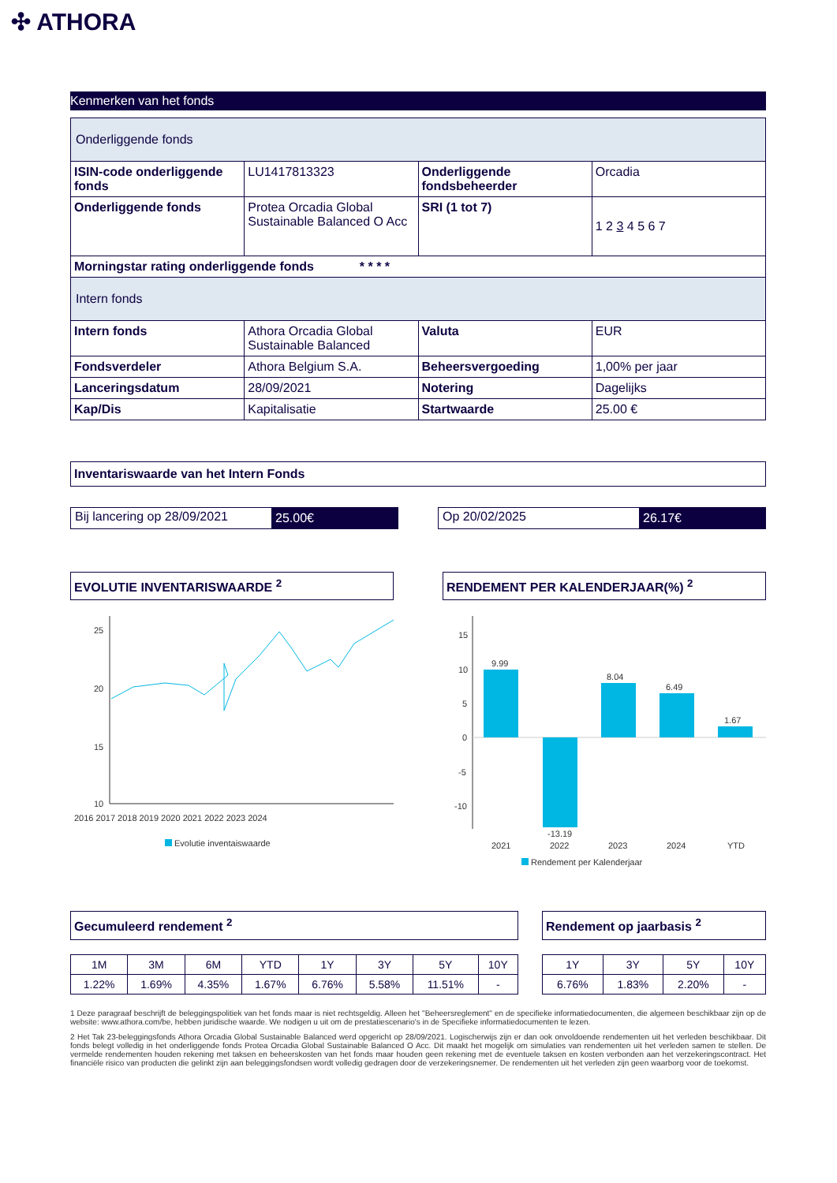✣ ATHORA
Kenmerken van het fonds
| Onderliggende fonds | | | |
| ISIN-code onderliggende fonds | LU1417813323 | Onderliggende fondsbeheerder | Orcadia |
| Onderliggende fonds | Protea Orcadia Global Sustainable Balanced O Acc | SRI (1 tot 7) | 1 2 3 4 5 6 7 |
| Morningstar rating onderliggende fonds * * * * | | | |
| Intern fonds | | | |
| Intern fonds | Athora Orcadia Global Sustainable Balanced | Valuta | EUR |
| Fondsverdeler | Athora Belgium S.A. | Beheersvergoeding | 1,00% per jaar |
| Lanceringsdatum | 28/09/2021 | Notering | Dagelijks |
| Kap/Dis | Kapitalisatie | Startwaarde | 25.00 € |
Inventariswaarde van het Intern Fonds
Bij lancering op 28/09/2021 25.00€ Op 20/02/2025 26.17€
EVOLUTIE INVENTARISWAARDE <sup>2</sup>
25
20
15
10
2016 2017 2018 2019 2020 2021 2022 2023 2024
Evolutie inventaiswaarde
RENDEMENT PER KALENDERJAAR(%) <sup>2</sup>
15
10
5
0
-5
-10
9.99
-13.19
8.04
6.49
1.67
2021
2022
2023
2024
YTD
Rendement per Kalenderjaar
Gecumuleerd rendement <sup>2</sup>
| 1M | 3M | 6M | YTD | 1Y | 3Y | 5Y | 10Y |
| 1.22% | 1.69% | 4.35% | 1.67% | 6.76% | 5.58% | 11.51% | - |
Rendement op jaarbasis <sup>2</sup>
| 1Y | 3Y | 5Y | 10Y |
| 6.76% | 1.83% | 2.20% | - |
1 Deze paragraaf beschrijft de beleggingspolitiek van het fonds maar is niet rechtsgeldig. Alleen het "Beheersreglement" en de specifieke informatiedocumenten, die algemeen beschikbaar zijn op de website: www.athora.com/be, hebben juridische waarde. We nodigen u uit om de prestatiescenario's in de Specifieke informatiedocumenten te lezen.
2 Het Tak 23-beleggingsfonds Athora Orcadia Global Sustainable Balanced werd opgericht op 28/09/2021. Logischerwijs zijn er dan ook onvoldoende rendementen uit het verleden beschikbaar. Dit fonds belegt volledig in het onderliggende fonds Protea Orcadia Global Sustainable Balanced O Acc. Dit maakt het mogelijk om simulaties van rendementen uit het verleden samen te stellen. De vermelde rendementen houden rekening met taksen en beheerskosten van het fonds maar houden geen rekening met de eventuele taksen en kosten verbonden aan het verzekeringscontract. Het financiële risico van producten die gelinkt zijn aan beleggingsfondsen wordt volledig gedragen door de verzekeringsnemer. De rendementen uit het verleden zijn geen waarborg voor de toekomst.